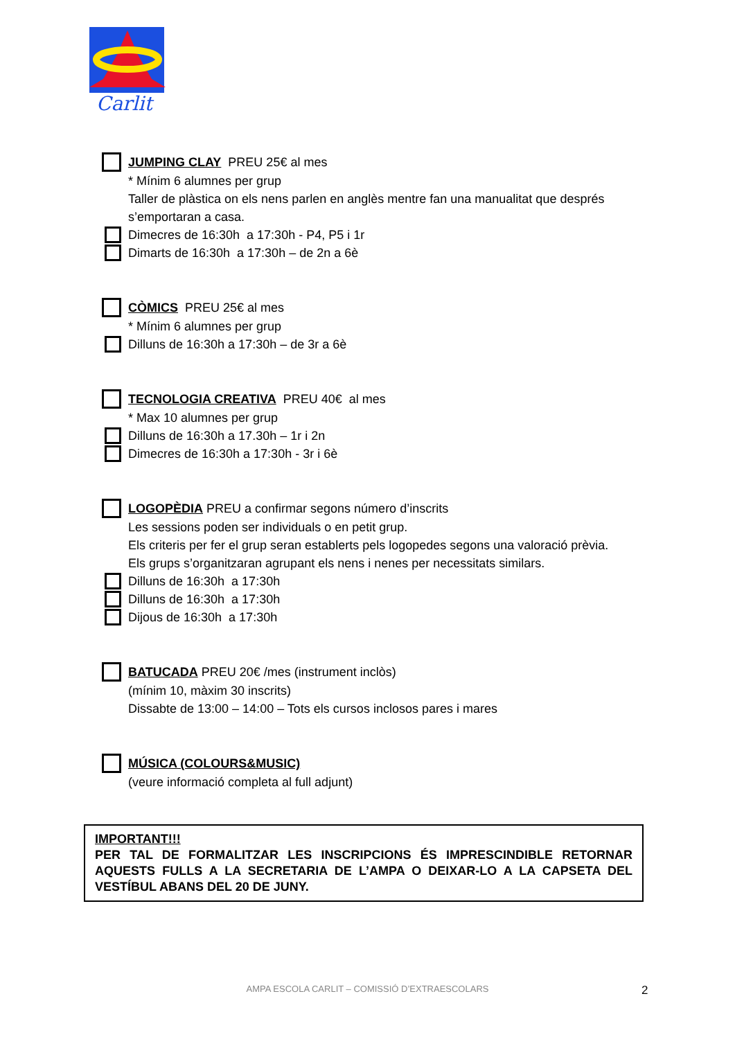Carlit
JUMPING CLAY PREU 25€ al mes
* Mínim 6 alumnes per grup
Taller de plàstica on els nens parlen en anglès mentre fan una manualitat que després s’emportaran a casa.
Dimecres de 16:30h a 17:30h - P4, P5 i 1r
Dimarts de 16:30h a 17:30h – de 2n a 6è
CÒMICS PREU 25€ al mes
* Mínim 6 alumnes per grup
Dilluns de 16:30h a 17:30h – de 3r a 6è
TECNOLOGIA CREATIVA PREU 40€ al mes
* Max 10 alumnes per grup
Dilluns de 16:30h a 17.30h – 1r i 2n
Dimecres de 16:30h a 17:30h - 3r i 6è
LOGOPÈDIA PREU a confirmar segons número d’inscrits
Les sessions poden ser individuals o en petit grup.
Els criteris per fer el grup seran establerts pels logopedes segons una valoració prèvia.
Els grups s’organitzaran agrupant els nens i nenes per necessitats similars.
Dilluns de 16:30h a 17:30h
Dilluns de 16:30h a 17:30h
Dijous de 16:30h a 17:30h
BATUCADA PREU 20€ /mes (instrument inclòs)
(mínim 10, màxim 30 inscrits)
Dissabte de 13:00 – 14:00 – Tots els cursos inclosos pares i mares
MÚSICA (COLOURS&MUSIC)
(veure informació completa al full adjunt)
IMPORTANT!!!
PER TAL DE FORMALITZAR LES INSCRIPCIONS ÉS IMPRESCINDIBLE RETORNAR AQUESTS FULLS A LA SECRETARIA DE L’AMPA O DEIXAR-LO A LA CAPSETA DEL VESTÍBUL ABANS DEL 20 DE JUNY.
AMPA ESCOLA CARLIT – COMISSIÓ D’EXTRAESCOLARS 2